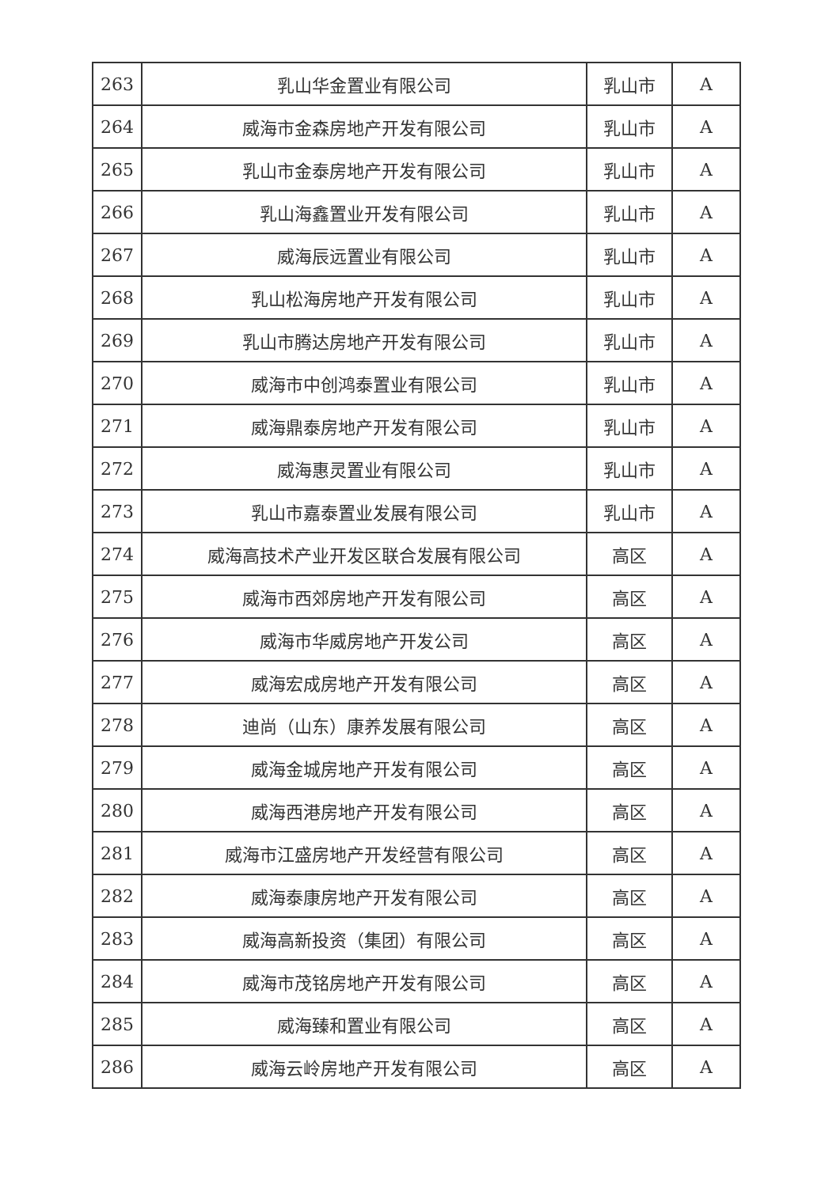| 263 | 乳山华金置业有限公司 | 乳山市 | A |
| 264 | 威海市金森房地产开发有限公司 | 乳山市 | A |
| 265 | 乳山市金泰房地产开发有限公司 | 乳山市 | A |
| 266 | 乳山海鑫置业开发有限公司 | 乳山市 | A |
| 267 | 威海辰远置业有限公司 | 乳山市 | A |
| 268 | 乳山松海房地产开发有限公司 | 乳山市 | A |
| 269 | 乳山市腾达房地产开发有限公司 | 乳山市 | A |
| 270 | 威海市中创鸿泰置业有限公司 | 乳山市 | A |
| 271 | 威海鼎泰房地产开发有限公司 | 乳山市 | A |
| 272 | 威海惠灵置业有限公司 | 乳山市 | A |
| 273 | 乳山市嘉泰置业发展有限公司 | 乳山市 | A |
| 274 | 威海高技术产业开发区联合发展有限公司 | 高区 | A |
| 275 | 威海市西郊房地产开发有限公司 | 高区 | A |
| 276 | 威海市华威房地产开发公司 | 高区 | A |
| 277 | 威海宏成房地产开发有限公司 | 高区 | A |
| 278 | 迪尚（山东）康养发展有限公司 | 高区 | A |
| 279 | 威海金城房地产开发有限公司 | 高区 | A |
| 280 | 威海西港房地产开发有限公司 | 高区 | A |
| 281 | 威海市江盛房地产开发经营有限公司 | 高区 | A |
| 282 | 威海泰康房地产开发有限公司 | 高区 | A |
| 283 | 威海高新投资（集团）有限公司 | 高区 | A |
| 284 | 威海市茂铭房地产开发有限公司 | 高区 | A |
| 285 | 威海臻和置业有限公司 | 高区 | A |
| 286 | 威海云岭房地产开发有限公司 | 高区 | A |